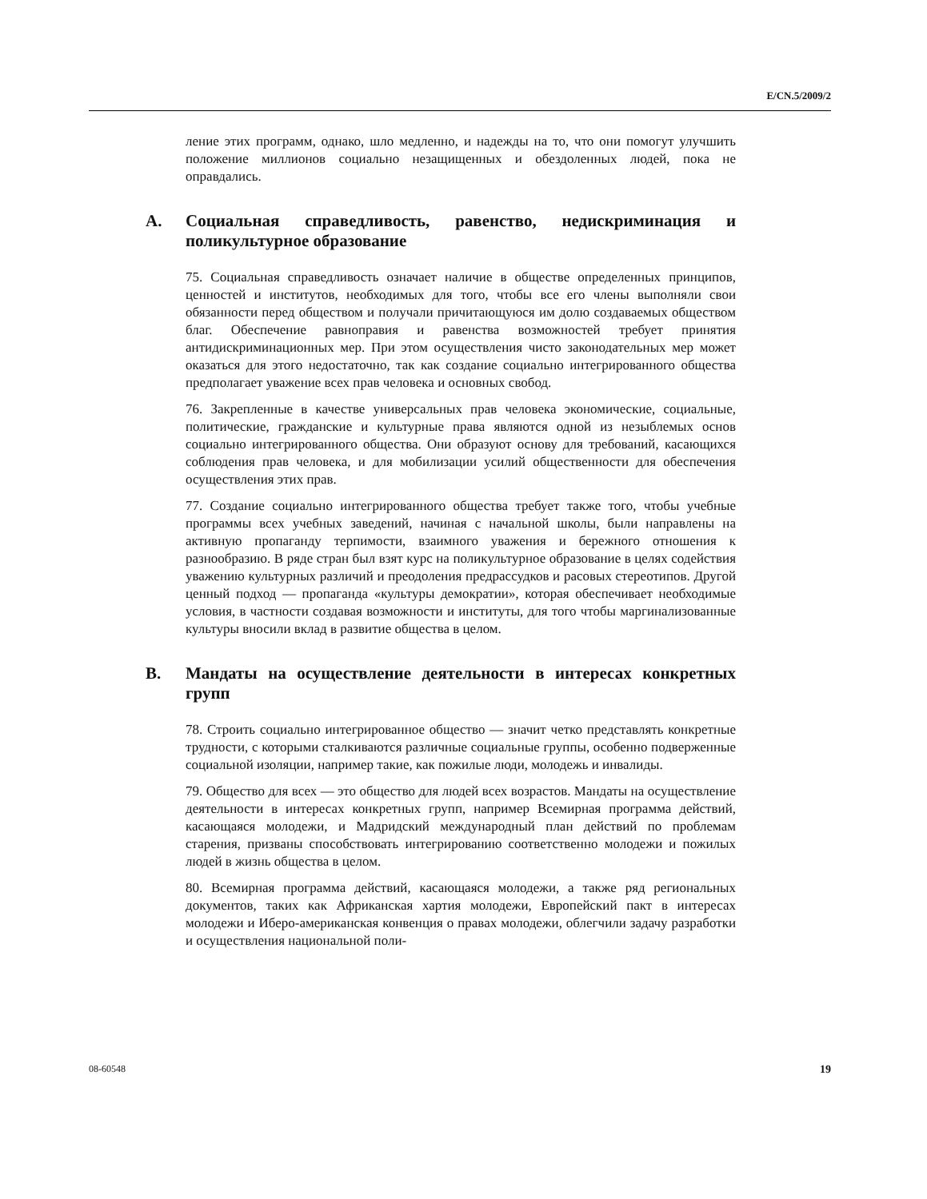E/CN.5/2009/2
ление этих программ, однако, шло медленно, и надежды на то, что они помогут улучшить положение миллионов социально незащищенных и обездоленных людей, пока не оправдались.
A. Социальная справедливость, равенство, недискриминация и поликультурное образование
75. Социальная справедливость означает наличие в обществе определенных принципов, ценностей и институтов, необходимых для того, чтобы все его члены выполняли свои обязанности перед обществом и получали причитающуюся им долю создаваемых обществом благ. Обеспечение равноправия и равенства возможностей требует принятия антидискриминационных мер. При этом осуществления чисто законодательных мер может оказаться для этого недостаточно, так как создание социально интегрированного общества предполагает уважение всех прав человека и основных свобод.
76. Закрепленные в качестве универсальных прав человека экономические, социальные, политические, гражданские и культурные права являются одной из незыблемых основ социально интегрированного общества. Они образуют основу для требований, касающихся соблюдения прав человека, и для мобилизации усилий общественности для обеспечения осуществления этих прав.
77. Создание социально интегрированного общества требует также того, чтобы учебные программы всех учебных заведений, начиная с начальной школы, были направлены на активную пропаганду терпимости, взаимного уважения и бережного отношения к разнообразию. В ряде стран был взят курс на поликультурное образование в целях содействия уважению культурных различий и преодоления предрассудков и расовых стереотипов. Другой ценный подход — пропаганда «культуры демократии», которая обеспечивает необходимые условия, в частности создавая возможности и институты, для того чтобы маргинализованные культуры вносили вклад в развитие общества в целом.
B. Мандаты на осуществление деятельности в интересах конкретных групп
78. Строить социально интегрированное общество — значит четко представлять конкретные трудности, с которыми сталкиваются различные социальные группы, особенно подверженные социальной изоляции, например такие, как пожилые люди, молодежь и инвалиды.
79. Общество для всех — это общество для людей всех возрастов. Мандаты на осуществление деятельности в интересах конкретных групп, например Всемирная программа действий, касающаяся молодежи, и Мадридский международный план действий по проблемам старения, призваны способствовать интегрированию соответственно молодежи и пожилых людей в жизнь общества в целом.
80. Всемирная программа действий, касающаяся молодежи, а также ряд региональных документов, таких как Африканская хартия молодежи, Европейский пакт в интересах молодежи и Иберо-американская конвенция о правах молодежи, облегчили задачу разработки и осуществления национальной поли-
08-60548 19